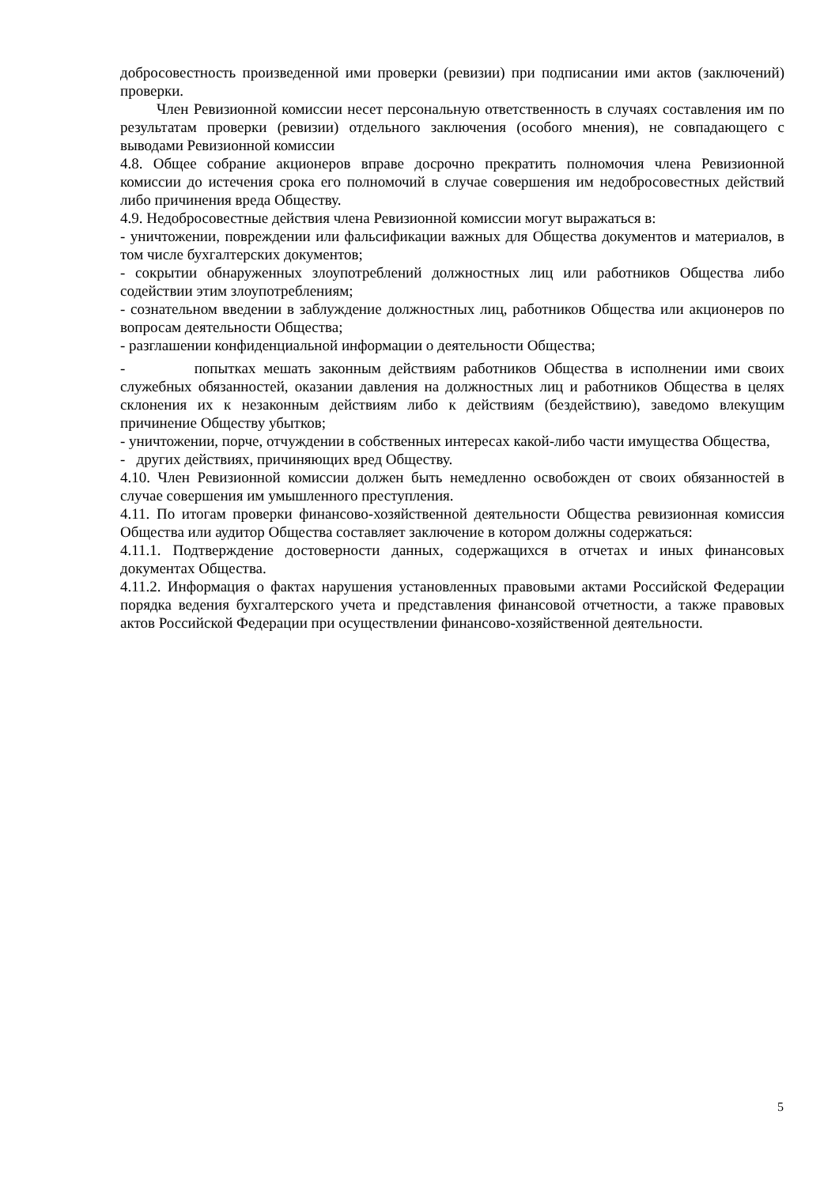добросовестность произведенной ими проверки (ревизии) при подписании ими актов (заключений) проверки.
Член Ревизионной комиссии несет персональную ответственность в случаях составления им по результатам проверки (ревизии) отдельного заключения (особого мнения), не совпадающего с выводами Ревизионной комиссии
4.8. Общее собрание акционеров вправе досрочно прекратить полномочия члена Ревизионной комиссии до истечения срока его полномочий в случае совершения им недобросовестных действий либо причинения вреда Обществу.
4.9. Недобросовестные действия члена Ревизионной комиссии могут выражаться в:
- уничтожении, повреждении или фальсификации важных для Общества документов и материалов, в том числе бухгалтерских документов;
- сокрытии обнаруженных злоупотреблений должностных лиц или работников Общества либо содействии этим злоупотреблениям;
- сознательном введении в заблуждение должностных лиц, работников Общества или акционеров по вопросам деятельности Общества;
- разглашении конфиденциальной информации о деятельности Общества;
- попытках мешать законным действиям работников Общества в исполнении ими своих служебных обязанностей, оказании давления на должностных лиц и работников Общества в целях склонения их к незаконным действиям либо к действиям (бездействию), заведомо влекущим причинение Обществу убытков;
- уничтожении, порче, отчуждении в собственных интересах какой-либо части имущества Общества,
- других действиях, причиняющих вред Обществу.
4.10. Член Ревизионной комиссии должен быть немедленно освобожден от своих обязанностей в случае совершения им умышленного преступления.
4.11. По итогам проверки финансово-хозяйственной деятельности Общества ревизионная комиссия Общества или аудитор Общества составляет заключение в котором должны содержаться:
4.11.1. Подтверждение достоверности данных, содержащихся в отчетах и иных финансовых документах Общества.
4.11.2. Информация о фактах нарушения установленных правовыми актами Российской Федерации порядка ведения бухгалтерского учета и представления финансовой отчетности, а также правовых актов Российской Федерации при осуществлении финансово-хозяйственной деятельности.
5